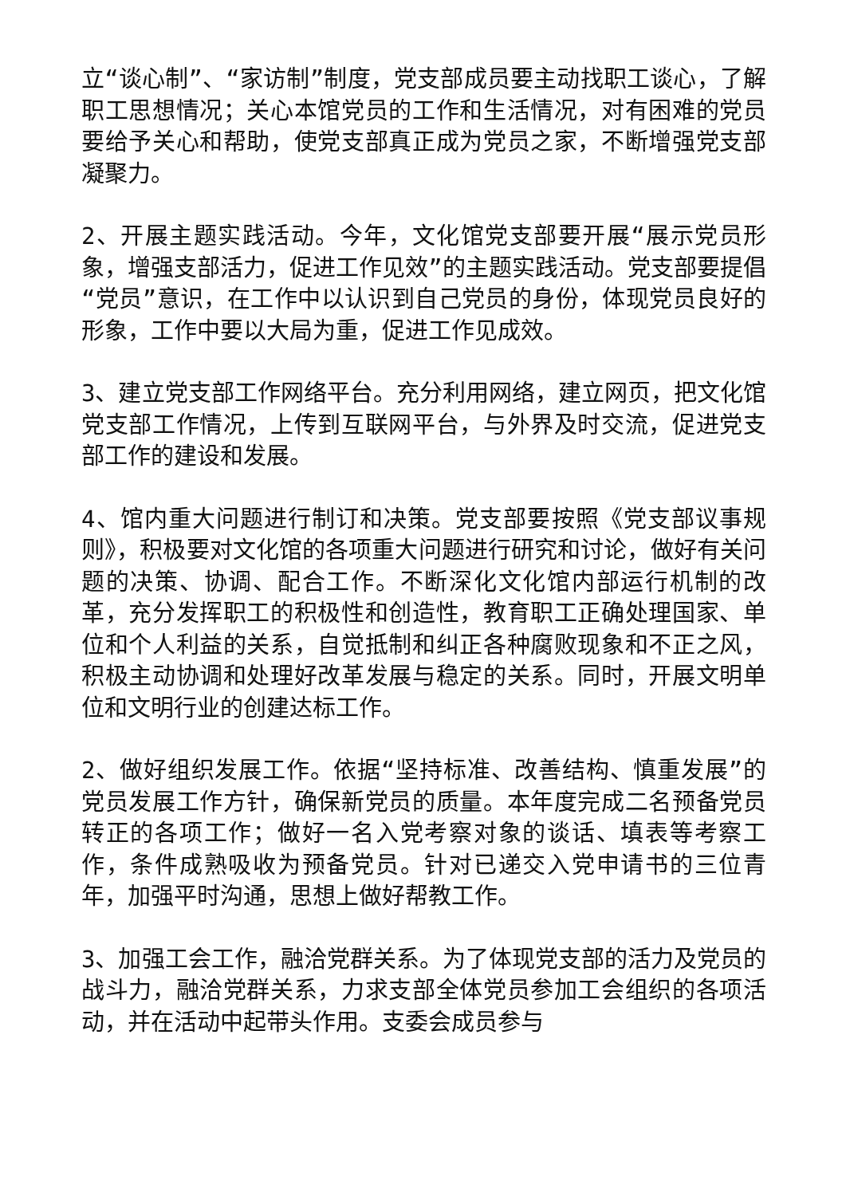立“谈心制”、“家访制”制度，党支部成员要主动找职工谈心，了解职工思想情况；关心本馆党员的工作和生活情况，对有困难的党员要给予关心和帮助，使党支部真正成为党员之家，不断增强党支部凝聚力。
2、开展主题实践活动。今年，文化馆党支部要开展“展示党员形象，增强支部活力，促进工作见效”的主题实践活动。党支部要提倡“党员”意识，在工作中以认识到自己党员的身份，体现党员良好的形象，工作中要以大局为重，促进工作见成效。
3、建立党支部工作网络平台。充分利用网络，建立网页，把文化馆党支部工作情况，上传到互联网平台，与外界及时交流，促进党支部工作的建设和发展。
4、馆内重大问题进行制订和决策。党支部要按照《党支部议事规则》，积极要对文化馆的各项重大问题进行研究和讨论，做好有关问题的决策、协调、配合工作。不断深化文化馆内部运行机制的改革，充分发挥职工的积极性和创造性，教育职工正确处理国家、单位和个人利益的关系，自觉抵制和纠正各种腐败现象和不正之风，积极主动协调和处理好改革发展与稳定的关系。同时，开展文明单位和文明行业的创建达标工作。
2、做好组织发展工作。依据“坚持标准、改善结构、慎重发展”的党员发展工作方针，确保新党员的质量。本年度完成二名预备党员转正的各项工作；做好一名入党考察对象的谈话、填表等考察工作，条件成熟吸收为预备党员。针对已递交入党申请书的三位青年，加强平时沟通，思想上做好帮教工作。
3、加强工会工作，融洽党群关系。为了体现党支部的活力及党员的战斗力，融洽党群关系，力求支部全体党员参加工会组织的各项活动，并在活动中起带头作用。支委会成员参与